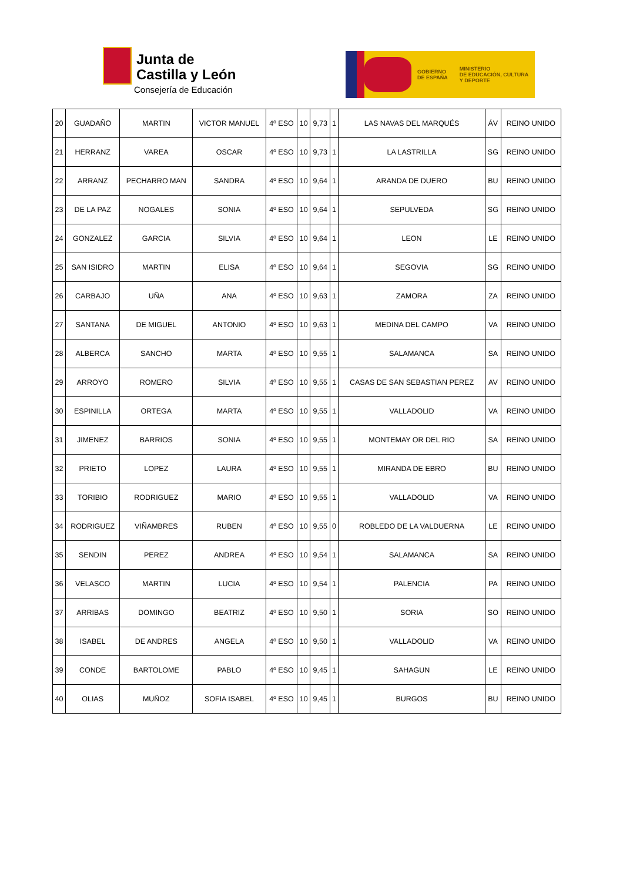Junta de
Castilla y León
Consejería de Educación
GOBIERNO
DE ESPAÑA
MINISTERIO
DE EDUCACIÓN, CULTURA
Y DEPORTE
| 20 | GUADAÑO | MARTIN | VICTOR MANUEL | 4º ESO | 10 | 9,73 | 1 | LAS NAVAS DEL MARQUÉS | ÁV | REINO UNIDO |
| 21 | HERRANZ | VAREA | OSCAR | 4º ESO | 10 | 9,73 | 1 | LA LASTRILLA | SG | REINO UNIDO |
| 22 | ARRANZ | PECHARRO MAN | SANDRA | 4º ESO | 10 | 9,64 | 1 | ARANDA DE DUERO | BU | REINO UNIDO |
| 23 | DE LA PAZ | NOGALES | SONIA | 4º ESO | 10 | 9,64 | 1 | SEPULVEDA | SG | REINO UNIDO |
| 24 | GONZALEZ | GARCIA | SILVIA | 4º ESO | 10 | 9,64 | 1 | LEON | LE | REINO UNIDO |
| 25 | SAN ISIDRO | MARTIN | ELISA | 4º ESO | 10 | 9,64 | 1 | SEGOVIA | SG | REINO UNIDO |
| 26 | CARBAJO | UÑA | ANA | 4º ESO | 10 | 9,63 | 1 | ZAMORA | ZA | REINO UNIDO |
| 27 | SANTANA | DE MIGUEL | ANTONIO | 4º ESO | 10 | 9,63 | 1 | MEDINA DEL CAMPO | VA | REINO UNIDO |
| 28 | ALBERCA | SANCHO | MARTA | 4º ESO | 10 | 9,55 | 1 | SALAMANCA | SA | REINO UNIDO |
| 29 | ARROYO | ROMERO | SILVIA | 4º ESO | 10 | 9,55 | 1 | CASAS DE SAN SEBASTIAN PEREZ | AV | REINO UNIDO |
| 30 | ESPINILLA | ORTEGA | MARTA | 4º ESO | 10 | 9,55 | 1 | VALLADOLID | VA | REINO UNIDO |
| 31 | JIMENEZ | BARRIOS | SONIA | 4º ESO | 10 | 9,55 | 1 | MONTEMAY OR DEL RIO | SA | REINO UNIDO |
| 32 | PRIETO | LOPEZ | LAURA | 4º ESO | 10 | 9,55 | 1 | MIRANDA DE EBRO | BU | REINO UNIDO |
| 33 | TORIBIO | RODRIGUEZ | MARIO | 4º ESO | 10 | 9,55 | 1 | VALLADOLID | VA | REINO UNIDO |
| 34 | RODRIGUEZ | VIÑAMBRES | RUBEN | 4º ESO | 10 | 9,55 | 0 | ROBLEDO DE LA VALDUERNA | LE | REINO UNIDO |
| 35 | SENDIN | PEREZ | ANDREA | 4º ESO | 10 | 9,54 | 1 | SALAMANCA | SA | REINO UNIDO |
| 36 | VELASCO | MARTIN | LUCIA | 4º ESO | 10 | 9,54 | 1 | PALENCIA | PA | REINO UNIDO |
| 37 | ARRIBAS | DOMINGO | BEATRIZ | 4º ESO | 10 | 9,50 | 1 | SORIA | SO | REINO UNIDO |
| 38 | ISABEL | DE ANDRES | ANGELA | 4º ESO | 10 | 9,50 | 1 | VALLADOLID | VA | REINO UNIDO |
| 39 | CONDE | BARTOLOME | PABLO | 4º ESO | 10 | 9,45 | 1 | SAHAGUN | LE | REINO UNIDO |
| 40 | OLIAS | MUÑOZ | SOFIA ISABEL | 4º ESO | 10 | 9,45 | 1 | BURGOS | BU | REINO UNIDO |